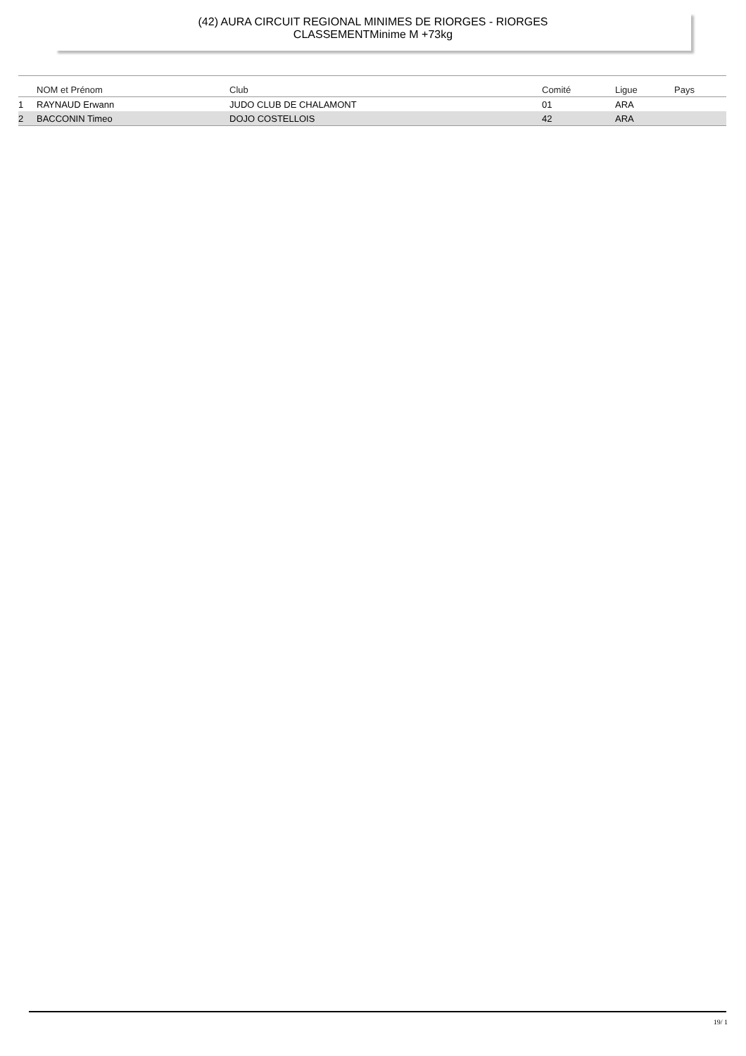(42) AURA CIRCUIT REGIONAL MINIMES DE RIORGES - RIORGES
CLASSEMENTMinime M +73kg
| | NOM et Prénom | Club | Comité | Ligue | Pays |
| --- | --- | --- | --- | --- | --- |
| 1 | RAYNAUD Erwann | JUDO CLUB DE CHALAMONT | 01 | ARA | |
| 2 | BACCONIN Timeo | DOJO COSTELLOIS | 42 | ARA | |
19/ 1